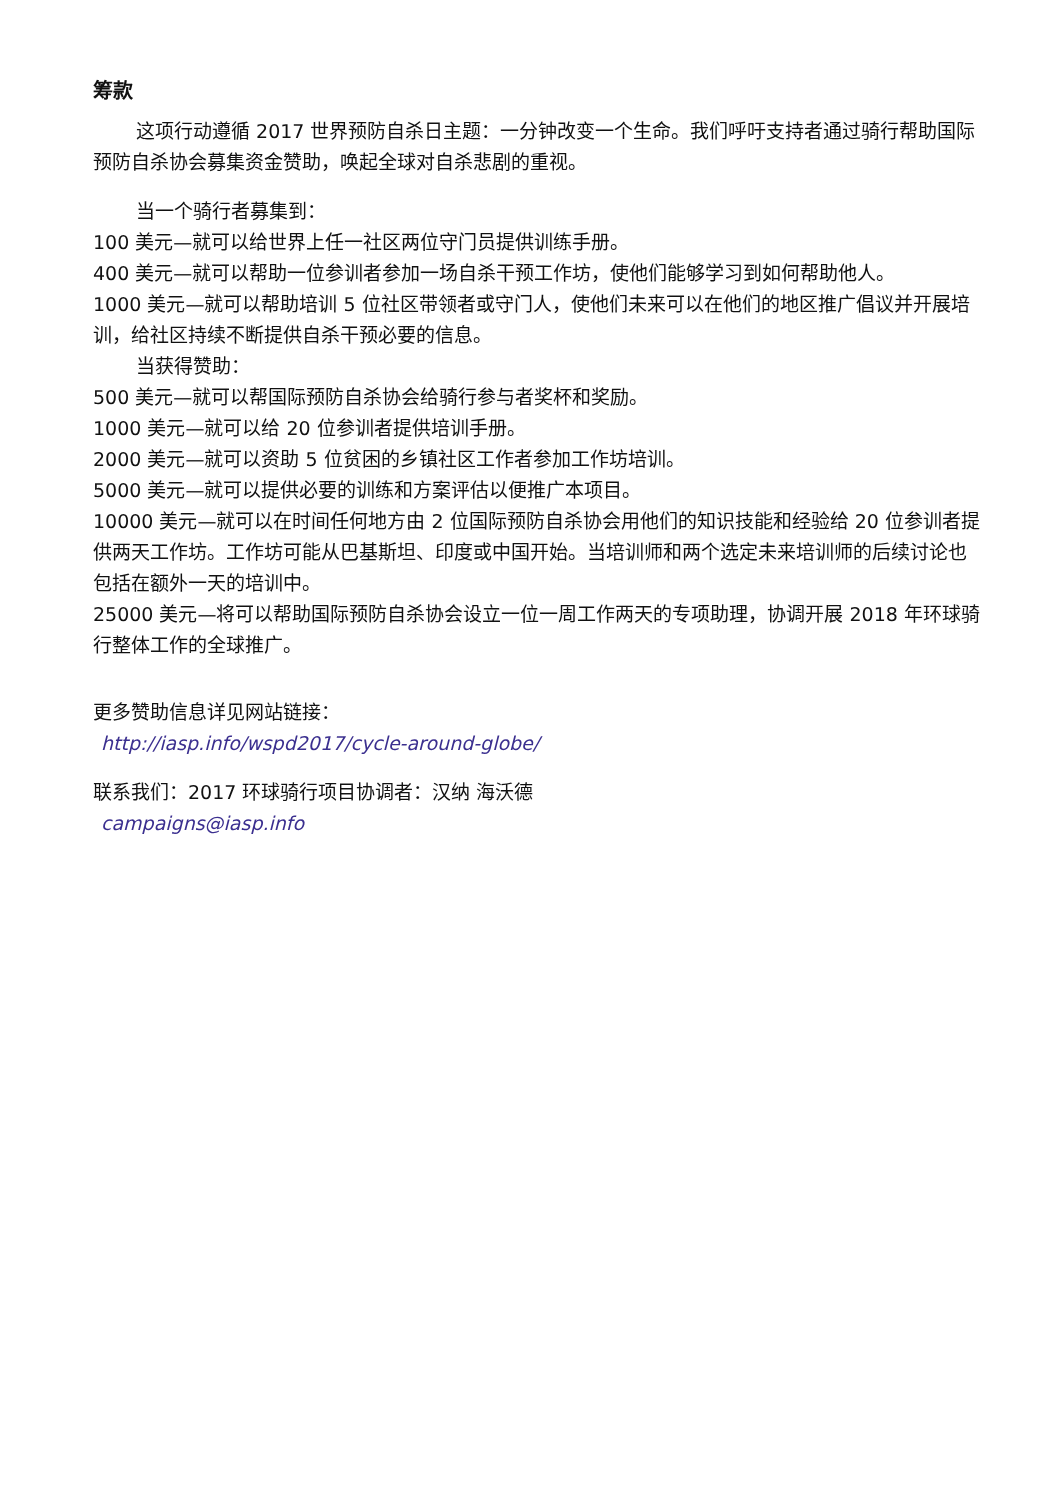筹款
这项行动遵循 2017 世界预防自杀日主题：一分钟改变一个生命。我们呼吁支持者通过骑行帮助国际预防自杀协会募集资金赞助，唤起全球对自杀悲剧的重视。
当一个骑行者募集到：
100 美元—就可以给世界上任一社区两位守门员提供训练手册。
400 美元—就可以帮助一位参训者参加一场自杀干预工作坊，使他们能够学习到如何帮助他人。
1000 美元—就可以帮助培训 5 位社区带领者或守门人，使他们未来可以在他们的地区推广倡议并开展培训，给社区持续不断提供自杀干预必要的信息。
当获得赞助：
500 美元—就可以帮国际预防自杀协会给骑行参与者奖杯和奖励。
1000 美元—就可以给 20 位参训者提供培训手册。
2000 美元—就可以资助 5 位贫困的乡镇社区工作者参加工作坊培训。
5000 美元—就可以提供必要的训练和方案评估以便推广本项目。
10000 美元—就可以在时间任何地方由 2 位国际预防自杀协会用他们的知识技能和经验给 20 位参训者提供两天工作坊。工作坊可能从巴基斯坦、印度或中国开始。当培训师和两个选定未来培训师的后续讨论也包括在额外一天的培训中。
25000 美元—将可以帮助国际预防自杀协会设立一位一周工作两天的专项助理，协调开展 2018 年环球骑行整体工作的全球推广。
更多赞助信息详见网站链接：
http://iasp.info/wspd2017/cycle-around-globe/
联系我们：2017 环球骑行项目协调者：汉纳 海沃德
campaigns@iasp.info